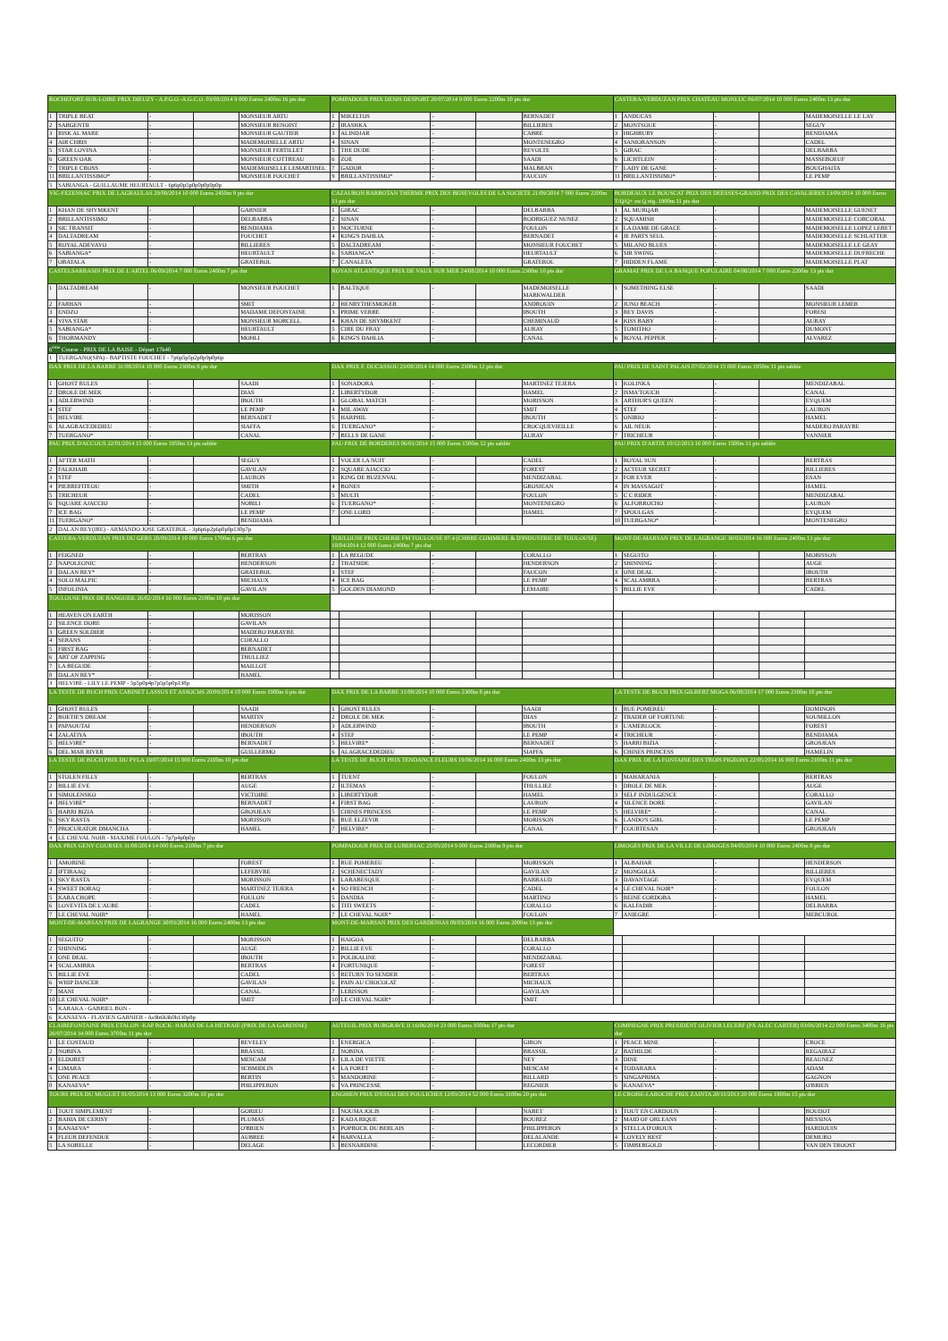| ROCHEFORT-SUR-LOIRE PRIX DIEUZY - A.P.G.O.-A.G.C.O. 03/08/2014 9 000 Euros 2400m 16 pts dur | | | | | POMPADOUR PRIX DENIS DESPORT 20/07/2014 9 000 Euros 2200m 10 pts dur | | | | | CASTERA-VERDUZAN PRIX CHATEAU MONLUC 06/07/2014 10 000 Euros 2400m 13 pts dur | | | | |
| 1 | TRIPLE BEAT | - | | MONSIEUR ARTU | 1 | MIKELTOS | - | | BERNADET | 1 | ANDUCAS | - | | MADEMOISELLE LE LAY |
| 2 | SARGENTII | - | | MONSIEUR BENOIST | 2 | IRASHKA | - | | BILLIERES | 2 | MONTSOUE | - | | SEGUY |
| 3 | RISK AL MARE | - | | MONSIEUR GAUTIER | 3 | ALINDJAR | - | | CABRE | 3 | HIGHBURY | - | | BENDJAMA |
| 4 | AIR CHRIS | - | | MADEMOISELLE ARTU | 4 | SINAN | - | | MONTENEGRO | 4 | SANIORANSON | - | | CADEL |
| 5 | STAR LOVINA | - | | MONSIEUR FERTILLET | 5 | THE DUDE | - | | REVOLTE | 5 | GIRAC | - | | DELBARBA |
| 6 | GREEN OAK | - | | MONSIEUR COTTREAU | 6 | ZOE | - | | SAADI | 6 | LICHTLEIN | - | | MASSEBOEUF |
| 7 | TRIPLE CROSS | - | | MADEMOISELLE LEMARTINEL | 7 | GADOR | - | | MALBRAN | 7 | LADY DE GANE | - | | BOUGHAITA |
| 11 | BRILLANTISSIMO* | - | | MONSIEUR FOUCHET | 9 | BRILLANTISSIMO* | - | | FAUCON | 11 | BRILLANTISSIMO* | - | | LE PEMP |
| 5 | SABIANGA - GUILLAUME HEURTAULT - 6p6p0p5p0p0p0p9p0p | | | | | | | | | | | | | |
| VIC-FEZENSAC PRIX DE LAGRAULAS 29/09/2014 10 000 Euros 2450m 9 pts dur | | | | | CAZAUBON BARBOTAN THERME PRIX DES BENEVOLES DE LA SOCIETE 21/09/2014 7 000 Euros 2200m 11 pts dur | | | | | BORDEAUX LE BOUSCAT PRIX DES DEESSES-GRAND PRIX DES CAVALIERES 13/09/2014 10 000 Euros T/Q/Q+ ou Q rég. 1900m 11 pts dur | | | | |
| 1 | KHAN DE SHYMKENT | - | | GARNIER | 1 | GIRAC | - | | DELBARBA | 1 | AL MURQAB | - | | MADEMOISELLE GUENET |
| 2 | BRILLANTISSIMO | - | | DELBARBA | 2 | SINAN | - | | RODRIGUEZ NUNEZ | 2 | SQUAMISH | - | | MADEMOISELLE CORCORAL |
| 3 | SIC TRANSIT | - | | BENDJAMA | 3 | NOCTURNE | - | | FOULON | 3 | LA DAME DE GRACE | - | | MADEMOISELLE LOPEZ LERET |
| 4 | DALTADREAM | - | | FOUCHET | 4 | KING'S DAHLIA | - | | BERNADET | 4 | JE PARTS SEUL | - | | MADEMOISELLE SCHLATTER |
| 5 | ROYAL ADEVAYO | - | | BILLIERES | 5 | DALTADREAM | - | | MONSIEUR FOUCHET | 5 | MILANO BLUES | - | | MADEMOISELLE LE GEAY |
| 6 | SABIANGA* | - | | HEURTAULT | 6 | SABIANGA* | - | | HEURTAULT | 6 | SIR SWING | - | | MADEMOISELLE DUFRECHE |
| 7 | OBATALA | - | | GRATEROL | 7 | CANALETA | - | | GRATEROL | 7 | HIDDEN FLAME | - | | MADEMOISELLE PLAT |
| CASTELSARRASIN PRIX DE L'ARTEL 06/09/2014 7 000 Euros 2400m 7 pts dur | | | | | ROYAN ATLANTIQUE PRIX DE VAUX SUR MER 24/08/2014 10 000 Euros 2300m 10 pts dur | | | | | GRAMAT PRIX DE LA BANQUE POPULAIRE 04/08/2014 7 000 Euros 2200m 13 pts dur | | | | |
| 1 | DALTADREAM | - | | MONSIEUR FOUCHET | 1 | BALTIQUE | - | | MADEMOISELLE MARKWALDER | 1 | SOMETHING ELSE | - | | SAADI |
| 2 | FARHAN | - | | SMIT | 2 | HENRYTHESMOKER | - | | ANDROUIN | 2 | JUNO BEACH | - | | MONSIEUR LEMER |
| 3 | ENDZO | - | | MADAME DEFONTAINE | 3 | PRIME VERRE | - | | IBOUTH | 3 | REY DAVIS | - | | FORESI |
| 4 | VIVA STAR | - | | MONSIEUR MORCELL | 4 | KHAN DE SHYMKENT | - | | CHEMINAUD | 4 | KISS BABY | - | | AURAY |
| 5 | SABIANGA* | - | | HEURTAULT | 5 | CIRE DU FRAY | - | | AURAY | 5 | TOMITHO | - | | DUMONT |
| 6 | THORMANDY | - | | MOHLI | 6 | KING'S DAHLIA | - | | CANAL | 6 | ROYAL PEPPER | - | | ALVAREZ |
| 6<sup>ème</sup> Course - PRIX DE LA BAISE - Départ 17h40 | | | | | | | | | | | | | | |
| 1 | TUERGANO(SPA) - BAPTISTE FOUCHET - 7p6p5p5p2p8p9p0p6p | | | | | | | | | | | | | |
| DAX PRIX DE LA BARRE 31/08/2014 10 000 Euros 2300m 8 pts dur | | | | | DAX PRIX F. DUCASSOU 23/08/2014 14 000 Euros 2300m 12 pts dur | | | | | PAU PRIX DE SAINT PALAIS 07/02/2014 15 000 Euros 1950m 11 pts sablée | | | | |
| 1 | GHOST RULES | - | | SAADI | 1 | SONADORA | - | | MARTINEZ TEJERA | 1 | KOLINKA | - | | MENDIZABAL |
| 2 | DROLE DE MEK | - | | DIAS | 2 | LIBERTYDOR | - | | HAMEL | 2 | ISMA'TOUCH | - | | CANAL |
| 3 | ADLERWIND | - | | IBOUTH | 3 | GLOBAL MATCH | - | | MORISSON | 3 | ARTHUR'S QUEEN | - | | EYQUEM |
| 4 | STEF | - | | LE PEMP | 4 | MIL AWAY | - | | SMIT | 4 | STEF | - | | LAURON |
| 5 | HELVIRE | - | | BERNADET | 5 | HARPHIL | - | | IBOUTH | 5 | ONIRIO | - | | HAMEL |
| 6 | ALAGRACEDEDIEU | - | | SIAFFA | 6 | TUERGANO* | - | | CROCQUEVIEILLE | 6 | AIL NEUK | - | | MADERO PARAYRE |
| 7 | TUERGANO* | - | | CANAL | 7 | BELLS DE GANE | - | | AURAY | 7 | TRICHEUR | - | | VANNIER |
| PAU PRIX D'ACCOUS 22/01/2014 15 000 Euros 1950m 13 pts sablée | | | | | PAU PRIX DE BORDERES 06/01/2014 15 000 Euros 1500m 12 pts sablée | | | | | PAU PRIX D'ARTIX 10/12/2013 16 000 Euros 1500m 11 pts sablée | | | | |
| 1 | AFTER MATH | - | | SEGUY | 1 | VOLER LA NUIT | - | | CADEL | 1 | ROYAL SUN | - | | BERTRAS |
| 2 | FALKHAIR | - | | GAVILAN | 2 | SQUARE AJACCIO | - | | FOREST | 2 | ACTEUR SECRET | - | | BILLIERES |
| 3 | STEF | - | | LAURON | 3 | KING DE BUZENVAL | - | | MENDIZABAL | 3 | FOR EVER | - | | ESAN |
| 4 | PIERREFITEOU | - | | SMITH | 4 | BONES | - | | GROSJEAN | 4 | IN MASSAGOT | - | | HAMEL |
| 5 | TRICHEUR | - | | CADEL | 5 | MULTI | - | | FOULON | 5 | C C RIDER | - | | MENDIZABAL |
| 6 | SQUARE AJACCIO | - | | NOBILI | 6 | TUERGANO* | - | | MONTENEGRO | 6 | ALFORROCHO | - | | LAURON |
| 7 | ICE BAG | - | | LE PEMP | 7 | ONE LORD | - | | HAMEL | 7 | SPOULGAS | - | | EYQUEM |
| 11 | TUERGANO* | - | | BENDJAMA | | | | | | 10 | TUERGANO* | - | | MONTENEGRO |
| 2 | DALAN REY(IRE) - ARMANDO JOSE GRATEROL - 3p6p6p2p6p8p8p130p7p | | | | | | | | | | | | | |
| CASTERA-VERDUZAN PRIX DU GERS 28/09/2014 10 000 Euros 1700m 6 pts dur | | | | | TOULOUSE PRIX CHERIE FM TOULOUSE 97.4 (CHBRE COMMERE & D'INDUSTRIE DE TOULOUSE) 18/04/2014 12 000 Euros 2400m 7 pts dur | | | | | MONT-DE-MARSAN PRIX DE LAGRANGE 30/03/2014 16 000 Euros 2400m 13 pts dur | | | | |
| 1 | FEIGNED | - | | BERTRAS | 1 | LA BEGUDE | - | | CORALLO | 1 | SEGUITO | - | | MORISSON |
| 2 | NAPOLEONIC | - | | HENDERSON | 2 | THATSIDE | - | | HENDERSON | 2 | SHINNING | - | | AUGE |
| 3 | DALAN REY* | - | | GRATEROL | 3 | STEF | - | | FAUCON | 3 | ONE DEAL | - | | IBOUTH |
| 4 | SOLO MALPIC | - | | MICHAUX | 4 | ICE BAG | - | | LE PEMP | 4 | SCALAMBRA | - | | BERTRAS |
| 5 | INFOLINIA | - | | GAVILAN | 5 | GOLDEN DIAMOND | - | | LEMAIRE | 5 | BILLIE EVE | - | | CADEL |
| TOULOUSE PRIX DE RANGUEIL 26/02/2014 16 000 Euros 2100m 10 pts dur | | | | | | | | | | | | | | |
| 1 | HEAVEN ON EARTH | - | | MORISSON | | | | | | | | | | |
| 2 | SILENCE DORE | - | | GAVILAN | | | | | | | | | | |
| 3 | GREEN SOLDIER | - | | MADERO PARAYRE | | | | | | | | | | |
| 4 | SERANS | - | | CORALLO | | | | | | | | | | |
| 5 | FIRST BAG | - | | BERNADET | | | | | | | | | | |
| 6 | ART OF ZAPPING | - | | THULLIEZ | | | | | | | | | | |
| 7 | LA BEGUDE | - | | MAILLOT | | | | | | | | | | |
| 8 | DALAN REY* | - | | HAMEL | | | | | | | | | | |
| 3 | HELVIRE - LILY LE PEMP - 5p5p0p4p7p5p5p0p138p | | | | | | | | | | | | | |
| LA TESTE DE BUCH PRIX CABINET LASSUS ET ASSOCIéS 20/09/2014 10 000 Euros 1900m 6 pts dur | | | | | DAX PRIX DE LA BARRE 31/08/2014 10 000 Euros 2300m 8 pts dur | | | | | LA TESTE DE BUCH PRIX GILBERT MOGA 06/08/2014 17 000 Euros 2100m 10 pts dur | | | | |
| 1 | GHOST RULES | - | | SAADI | 1 | GHOST RULES | - | | SAADI | 1 | RUE POMEREU | - | | DOMINOIS |
| 2 | BOETIE'S DREAM | - | | MARTIN | 2 | DROLE DE MEK | - | | DIAS | 2 | TRADER OF FORTUNE | - | | SOUMILLON |
| 3 | PAPAOUTAI | - | | HENDERSON | 3 | ADLERWIND | - | | IBOUTH | 3 | L'AMERLOCK | - | | FOREST |
| 4 | ZALATIYA | - | | IBOUTH | 4 | STEF | - | | LE PEMP | 4 | TRICHEUR | - | | BENDJAMA |
| 5 | HELVIRE* | - | | BERNADET | 5 | HELVIRE* | - | | BERNADET | 5 | HARRI BIZIA | - | | GROSJEAN |
| 6 | DEL MAR RIVER | - | | GUILLERMO | 6 | ALAGRACEDEDIEU | - | | SIAFFA | 6 | CHINES PRINCESS | - | | HAMELIN |
| LA TESTE DE BUCH PRIX DU PYLA 19/07/2014 15 000 Euros 2100m 10 pts dur | | | | | LA TESTE DE BUCH PRIX TENDANCE FLEURS 19/06/2014 16 000 Euros 2400m 13 pts dur | | | | | DAX PRIX DE LA FONTAINE DES TROIS PIGEONS 22/05/2014 16 000 Euros 2100m 11 pts dur | | | | |
| 1 | STOLEN FILLY | - | | BERTRAS | 1 | TUENT | - | | FOULON | 1 | MAHARANIA | - | | BERTRAS |
| 2 | BILLIE EVE | - | | AUGE | 2 | ILTEMAS | - | | THULLIEZ | 1 | DROLE DE MEK | - | | AUGE |
| 3 | SIMOLENSKO | - | | VICTOIRE | 3 | LIBERTYDOR | - | | HAMEL | 3 | SELF INDULGENCE | - | | CORALLO |
| 4 | HELVIRE* | - | | BERNADET | 4 | FIRST BAG | - | | LAURON | 4 | SILENCE DORE | - | | GAVILAN |
| 5 | HARRI BIZIA | - | | GROSJEAN | 5 | CHINES PRINCESS | - | | LE PEMP | 5 | HELVIRE* | - | | CANAL |
| 6 | SKY RASTA | - | | MORISSON | 6 | RUE ELZEVIR | - | | MORISSON | 6 | LANDO'S GIRL | - | | LE PEMP |
| 7 | PROCURATOR DMANCHA | - | | HAMEL | 7 | HELVIRE* | - | | CANAL | 7 | COURTESAN | - | | GROSJEAN |
| 4 | LE CHEVAL NOIR - MAXIME FOULON - 7p7p4p0p0p | | | | | | | | | | | | | |
| DAX PRIX GENY COURSES 31/08/2014 14 000 Euros 2100m 7 pts dur | | | | | POMPADOUR PRIX DE LUBERSAC 25/05/2014 9 000 Euros 2300m 9 pts dur | | | | | LIMOGES PRIX DE LA VILLE DE LIMOGES 04/05/2014 10 000 Euros 2400m 8 pts dur | | | | |
| 1 | AMORINE | - | | FOREST | 1 | RUE POMEREU | - | | MORISSON | 1 | ALBAHAR | - | | HENDERSON |
| 2 | IFTIRAAQ | - | | LEFEBVRE | 2 | SCHENECTADY | - | | GAVILAN | 2 | MONGOLIA | - | | BILLIERES |
| 3 | SKY RASTA | - | | MORISSON | 3 | LARABESQUE | - | | BARBAUD | 3 | DAVANTAGE | - | | EYQUEM |
| 4 | SWEET DORAQ | - | | MARTINEZ TEJERA | 4 | SO FRENCH | - | | CADEL | 4 | LE CHEVAL NOIR* | - | | FOULON |
| 5 | KARA CHOPE | - | | FOULON | 5 | DANDIA | - | | MARTINO | 5 | REINE CORDOBA | - | | HAMEL |
| 6 | LOVEVITA DE L'AUBE | - | | CADEL | 6 | TITI SWEETS | - | | CORALLO | 6 | KALFADIR | - | | DELBARBA |
| 7 | LE CHEVAL NOIR* | - | | HAMEL | 7 | LE CHEVAL NOIR* | - | | FOULON | 7 | ANIEGRE | - | | MERCUROL |
| MONT-DE-MARSAN PRIX DE LAGRANGE 30/03/2014 16 000 Euros 2400m 13 pts dur | | | | | MONT-DE-MARSAN PRIX DES GARDENIAS 09/03/2014 16 000 Euros 2000m 13 pts dur | | | | | | | | | |
| 1 | SEGUITO | - | | MORISSON | 1 | HAIGOA | - | | DELBARBA | | | | | |
| 2 | SHINNING | - | | AUGE | 2 | BILLIE EVE | - | | CORALLO | | | | | |
| 3 | ONE DEAL | - | | IBOUTH | 3 | POLIKALINE | - | | MENDIZABAL | | | | | |
| 4 | SCALAMBRA | - | | BERTRAS | 4 | FORTUNIQUE | - | | FOREST | | | | | |
| 5 | BILLIE EVE | - | | CADEL | 5 | RETURN TO SENDER | - | | BERTRAS | | | | | |
| 6 | WHIP DANCER | - | | GAVILAN | 6 | PAIN AU CHOCOLAT | - | | MICHAUX | | | | | |
| 7 | MANI | - | | CANAL | 7 | LERISSOS | - | | GAVILAN | | | | | |
| 10 | LE CHEVAL NOIR* | - | | SMIT | 10 | LE CHEVAL NOIR* | - | | SMIT | | | | | |
| 5 | KARAKA - GABRIEL BON - | | | | | | | | | | | | | |
| 6 | KANAEVA - FLAVIEN GARNIER - As9h6h3h0h130p8p | | | | | | | | | | | | | |
| CLAIREFONTAINE PRIX ETALON -KAP ROCK- HARAS DE LA HETRAIE (PRIX DE LA GARENNE) 26/07/2014 34 000 Euros 3700m 11 pts dur | | | | | AUTEUIL PRIX BURGRAVE II 16/06/2014 23 000 Euros 3500m 17 pts dur | | | | | COMPIEGNE PRIX PRESIDENT OLIVIER LECERF (PX ALEC CARTER) 03/06/2014 22 000 Euros 3400m 16 pts dur | | | | |
| 1 | LE COSTAUD | - | | REVELEY | 1 | ENERGICA | - | | GIRON | 1 | PEACE MINE | - | | CROCE |
| 2 | NOBINA | - | | BRASSIL | 2 | NOBINA | - | | BRASSIL | 2 | BATHILDE | - | | REGAIRAZ |
| 3 | ELDORET | - | | MESCAM | 3 | LILA DE VIETTE | - | | NEY | 3 | DINE | - | | BEAUNEZ |
| 4 | LIMARA | - | | SCHMIDLIN | 4 | LA FORET | - | | MESCAM | 4 | TODARABA | - | | ADAM |
| 5 | ONE PEACE | - | | BERTIN | 5 | MANDORINE | - | | BILLARD | 5 | SINGAPRIMA | - | | GAGNON |
| 0 | KANAEVA* | - | | PHILIPPERON | 6 | VA PRINCESSE | - | | REGNIER | 6 | KANAEVA* | - | | O'BRIEN |
| TOURS PRIX DU MUGUET 01/05/2014 13 000 Euros 3200m 10 pts dur | | | | | ENGHIEN PRIX D'ESSAI DES POULICHES 12/03/2014 52 000 Euros 3100m 20 pts dur | | | | | LE CROISE-LAROCHE PRIX ZAINTA 20/11/2013 20 000 Euros 1800m 15 pts dur | | | | |
| 1 | TOUT SIMPLEMENT | - | | GORIEU | 1 | NOUMA JOLIS | - | | NABET | 1 | TOUT EN CARDOUN | - | | BOUDOT |
| 2 | BAHIA DE CERISY | - | | PLUMAS | 2 | KADA RIQUE | - | | BOUREZ | 2 | MAID OF ORLEANS | - | | MESSINA |
| 3 | KANAEVA* | - | | O'BRIEN | 3 | POPROCK DU BERLAIS | - | | PHILIPPERON | 3 | STELLA D'OROUX | - | | HARDOUIN |
| 4 | FLEUR DEFENDUE | - | | AUBREE | 4 | HARVALLA | - | | DELALANDE | 4 | LOVELY BEST | - | | DEMURO |
| 5 | LA SORELLE | - | | DELAGE | 5 | BESNARDINE | - | | LECORDIER | 5 | TIMBERGOLD | - | | VAN DEN TROOST |